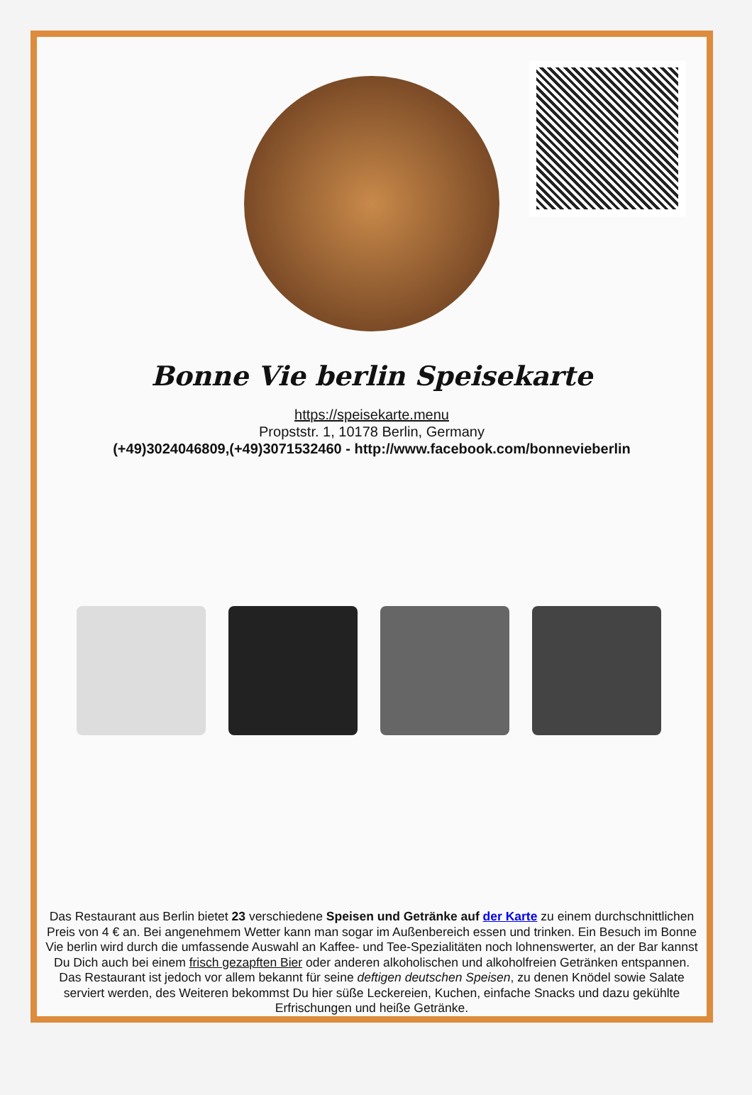Bonne Vie berlin Speisekarte
https://speisekarte.menu
Propststr. 1, 10178 Berlin, Germany
(+49)3024046809,(+49)3071532460 - http://www.facebook.com/bonnevieberlin
Das Restaurant aus Berlin bietet 23 verschiedene Speisen und Getränke auf der Karte zu einem durchschnittlichen Preis von 4 € an. Bei angenehmem Wetter kann man sogar im Außenbereich essen und trinken. Ein Besuch im Bonne Vie berlin wird durch die umfassende Auswahl an Kaffee- und Tee-Spezialitäten noch lohnenswerter, an der Bar kannst Du Dich auch bei einem frisch gezapften Bier oder anderen alkoholischen und alkoholfreien Getränken entspannen. Das Restaurant ist jedoch vor allem bekannt für seine deftigen deutschen Speisen, zu denen Knödel sowie Salate serviert werden, des Weiteren bekommst Du hier süße Leckereien, Kuchen, einfache Snacks und dazu gekühlte Erfrischungen und heiße Getränke.